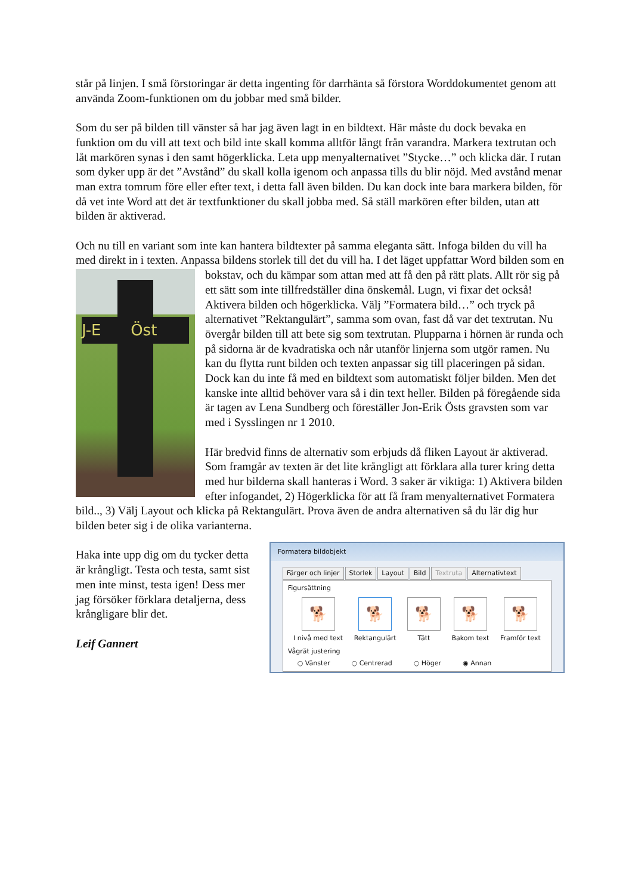står på linjen. I små förstoringar är detta ingenting för darrhänta så förstora Worddokumentet genom att använda Zoom-funktionen om du jobbar med små bilder.
Som du ser på bilden till vänster så har jag även lagt in en bildtext. Här måste du dock bevaka en funktion om du vill att text och bild inte skall komma alltför långt från varandra. Markera textrutan och låt markören synas i den samt högerklicka. Leta upp menyalternativet ”Stycke…” och klicka där. I rutan som dyker upp är det ”Avstånd” du skall kolla igenom och anpassa tills du blir nöjd. Med avstånd menar man extra tomrum före eller efter text, i detta fall även bilden. Du kan dock inte bara markera bilden, för då vet inte Word att det är textfunktioner du skall jobba med. Så ställ markören efter bilden, utan att bilden är aktiverad.
Och nu till en variant som inte kan hantera bildtexter på samma eleganta sätt. Infoga bilden du vill ha med direkt in i texten. Anpassa bildens storlek till det du vill ha. I det läget uppfattar Word bilden som en bokstav, och du kämpar som attan med att få den på rätt plats. Allt rör sig J-E Öst på ett sätt som inte tillfredställer dina önskemål. Lugn, vi fixar det också! Aktivera bilden och högerklicka. Välj ”Formatera bild…” och tryck på alternativet ”Rektangulärt”, samma som ovan, fast då var det textrutan. Nu övergår bilden till att bete sig som textrutan. Plupparna i hörnen är runda och på sidorna är de kvadratiska och når utanför linjerna som utgör ramen. Nu kan du flytta runt bilden och texten anpassar sig till placeringen på sidan. Dock kan du inte få med en bildtext som automatiskt följer bilden. Men det kanske inte alltid behöver vara så i din text heller. Bilden på föregående sida är tagen av Lena Sundberg och föreställer Jon-Erik Östs gravsten som var med i Sysslingen nr 1 2010.
Här bredvid finns de alternativ som erbjuds då fliken Layout är aktiverad. Som framgår av texten är det lite krångligt att förklara alla turer kring detta med hur bilderna skall hanteras i Word. 3 saker är viktiga: 1) Aktivera bilden efter infogandet, 2) Högerklicka för att få fram menyalternativet Formatera bild.., 3) Välj Layout och klicka på Rektangulärt. Prova även de andra alternativen så du lär dig hur bilden beter sig i de olika varianterna.
Haka inte upp dig om du tycker detta är krångligt. Testa och testa, samt sist men inte minst, testa igen! Dess mer jag försöker förklara detaljerna, dess krångligare blir det.
Leif Gannert
Formatera bildobjekt
Färger och linjer Storlek Layout Bild Textruta Alternativtext
Figursättning
🐕
I nivå med text
🐕
Rektangulärt
🐕
Tätt
🐕
Bakom text
🐕
Framför text
Vågrät justering
○ Vänster ○ Centrerad ○ Höger ◉ Annan